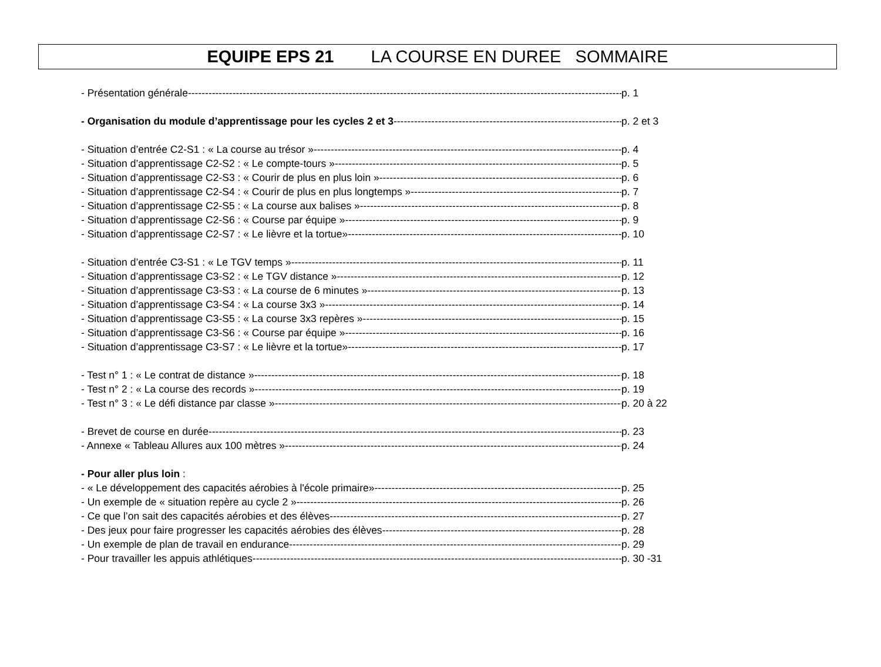EQUIPE EPS 21 LA COURSE EN DUREE SOMMAIRE
- Présentation générale p. 1
- Organisation du module d’apprentissage pour les cycles 2 et 3 p. 2 et 3
- Situation d’entrée C2-S1 : « La course au trésor » p. 4
- Situation d’apprentissage C2-S2 : « Le compte-tours » p. 5
- Situation d’apprentissage C2-S3 : « Courir de plus en plus loin » p. 6
- Situation d’apprentissage C2-S4 : « Courir de plus en plus longtemps » p. 7
- Situation d’apprentissage C2-S5 : « La course aux balises » p. 8
- Situation d’apprentissage C2-S6 : « Course par équipe » p. 9
- Situation d’apprentissage C2-S7 : « Le lièvre et la tortue» p. 10
- Situation d’entrée C3-S1 : « Le TGV temps » p. 11
- Situation d’apprentissage C3-S2 : « Le TGV distance » p. 12
- Situation d’apprentissage C3-S3 : « La course de 6 minutes » p. 13
- Situation d’apprentissage C3-S4 : « La course 3x3 » p. 14
- Situation d’apprentissage C3-S5 : « La course 3x3 repères » p. 15
- Situation d’apprentissage C3-S6 : « Course par équipe » p. 16
- Situation d’apprentissage C3-S7 : « Le lièvre et la tortue» p. 17
- Test n° 1 : « Le contrat de distance » p. 18
- Test n° 2 : « La course des records » p. 19
- Test n° 3 : « Le défi distance par classe » p. 20 à 22
- Brevet de course en durée p. 23
- Annexe « Tableau Allures aux 100 mètres » p. 24
- Pour aller plus loin :
- « Le développement des capacités aérobies à l'école primaire» p. 25
- Un exemple de « situation repère au cycle 2 » p. 26
- Ce que l’on sait des capacités aérobies et des élèves p. 27
- Des jeux pour faire progresser les capacités aérobies des élèves p. 28
- Un exemple de plan de travail en endurance p. 29
- Pour travailler les appuis athlétiques p. 30 -31